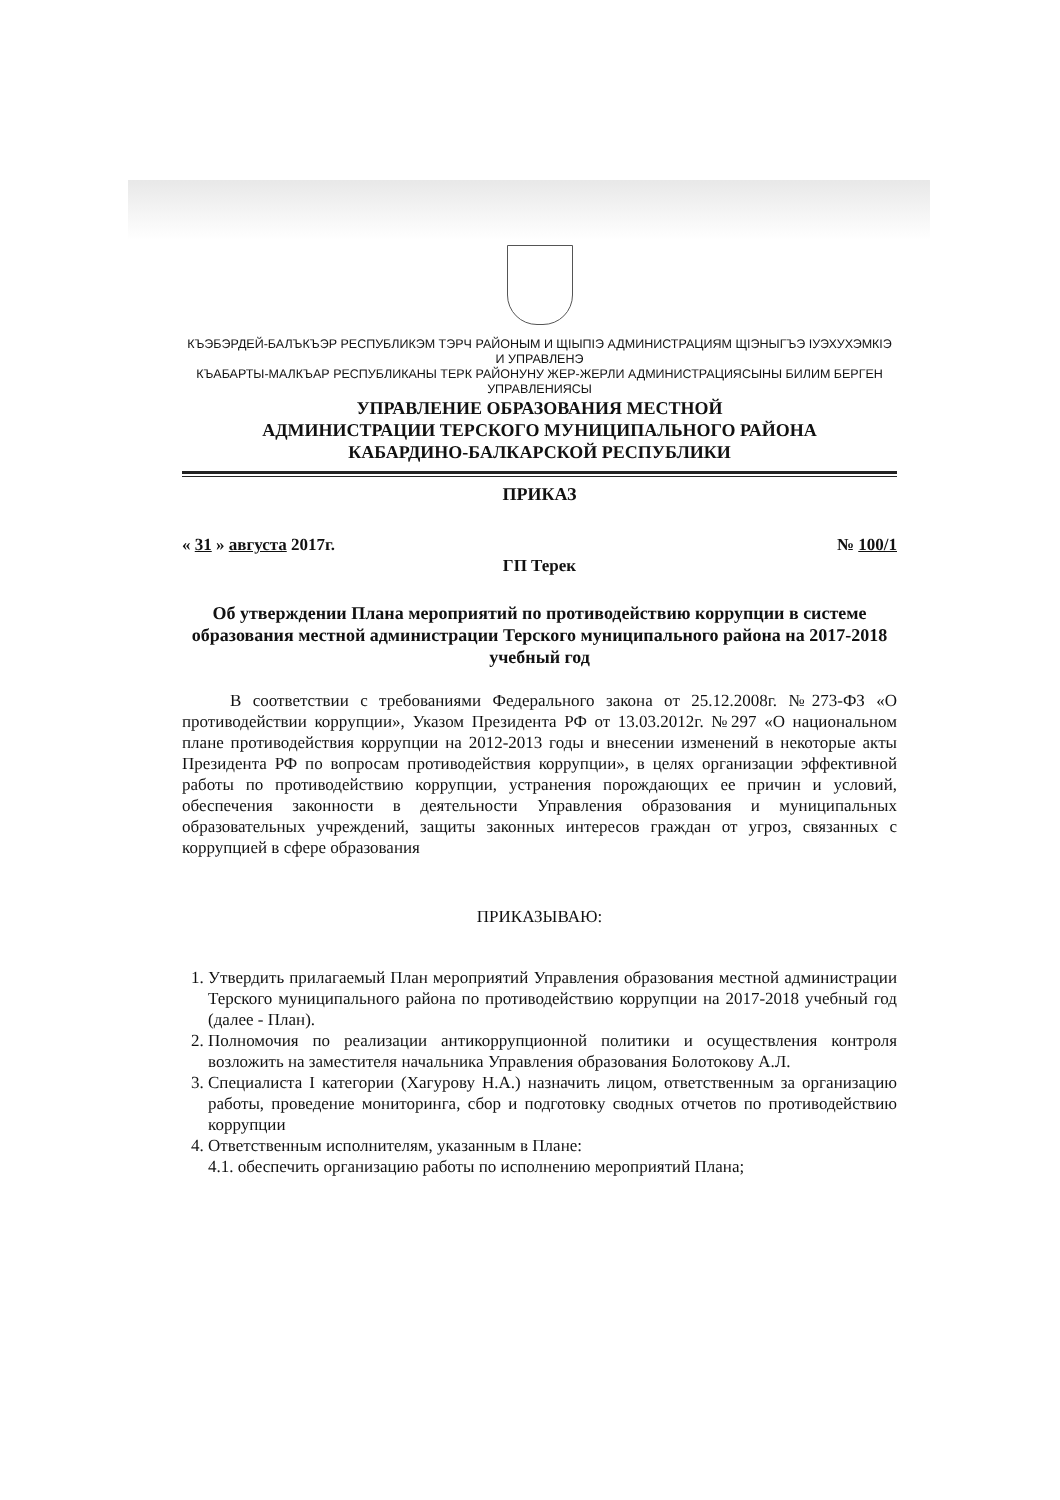КЪЭБЭРДЕЙ-БАЛЪКЪЭР РЕСПУБЛИКЭМ ТЭРЧ РАЙОНЫМ И ЩІЫПІЭ АДМИНИСТРАЦИЯМ ЩІЭНЫГЪЭ ІУЭХУХЭМКІЭ И УПРАВЛЕНЭ
КЪАБАРТЫ-МАЛКЪАР РЕСПУБЛИКАНЫ ТЕРК РАЙОНУНУ ЖЕР-ЖЕРЛИ АДМИНИСТРАЦИЯСЫНЫ БИЛИМ БЕРГЕН УПРАВЛЕНИЯСЫ
УПРАВЛЕНИЕ ОБРАЗОВАНИЯ МЕСТНОЙ
АДМИНИСТРАЦИИ ТЕРСКОГО МУНИЦИПАЛЬНОГО РАЙОНА
КАБАРДИНО-БАЛКАРСКОЙ РЕСПУБЛИКИ
ПРИКАЗ
« 31 » августа 2017г. № 100/1
ГП Терек
Об утверждении Плана мероприятий по противодействию коррупции в системе образования местной администрации Терского муниципального района на 2017-2018 учебный год
В соответствии с требованиями Федерального закона от 25.12.2008г. №273-ФЗ «О противодействии коррупции», Указом Президента РФ от 13.03.2012г. №297 «О национальном плане противодействия коррупции на 2012-2013 годы и внесении изменений в некоторые акты Президента РФ по вопросам противодействия коррупции», в целях организации эффективной работы по противодействию коррупции, устранения порождающих ее причин и условий, обеспечения законности в деятельности Управления образования и муниципальных образовательных учреждений, защиты законных интересов граждан от угроз, связанных с коррупцией в сфере образования
ПРИКАЗЫВАЮ:
1. Утвердить прилагаемый План мероприятий Управления образования местной администрации Терского муниципального района по противодействию коррупции на 2017-2018 учебный год (далее - План).
2. Полномочия по реализации антикоррупционной политики и осуществления контроля возложить на заместителя начальника Управления образования Болотокову А.Л.
3. Специалиста I категории (Хагурову Н.А.) назначить лицом, ответственным за организацию работы, проведение мониторинга, сбор и подготовку сводных отчетов по противодействию коррупции
4. Ответственным исполнителям, указанным в Плане:
4.1. обеспечить организацию работы по исполнению мероприятий Плана;